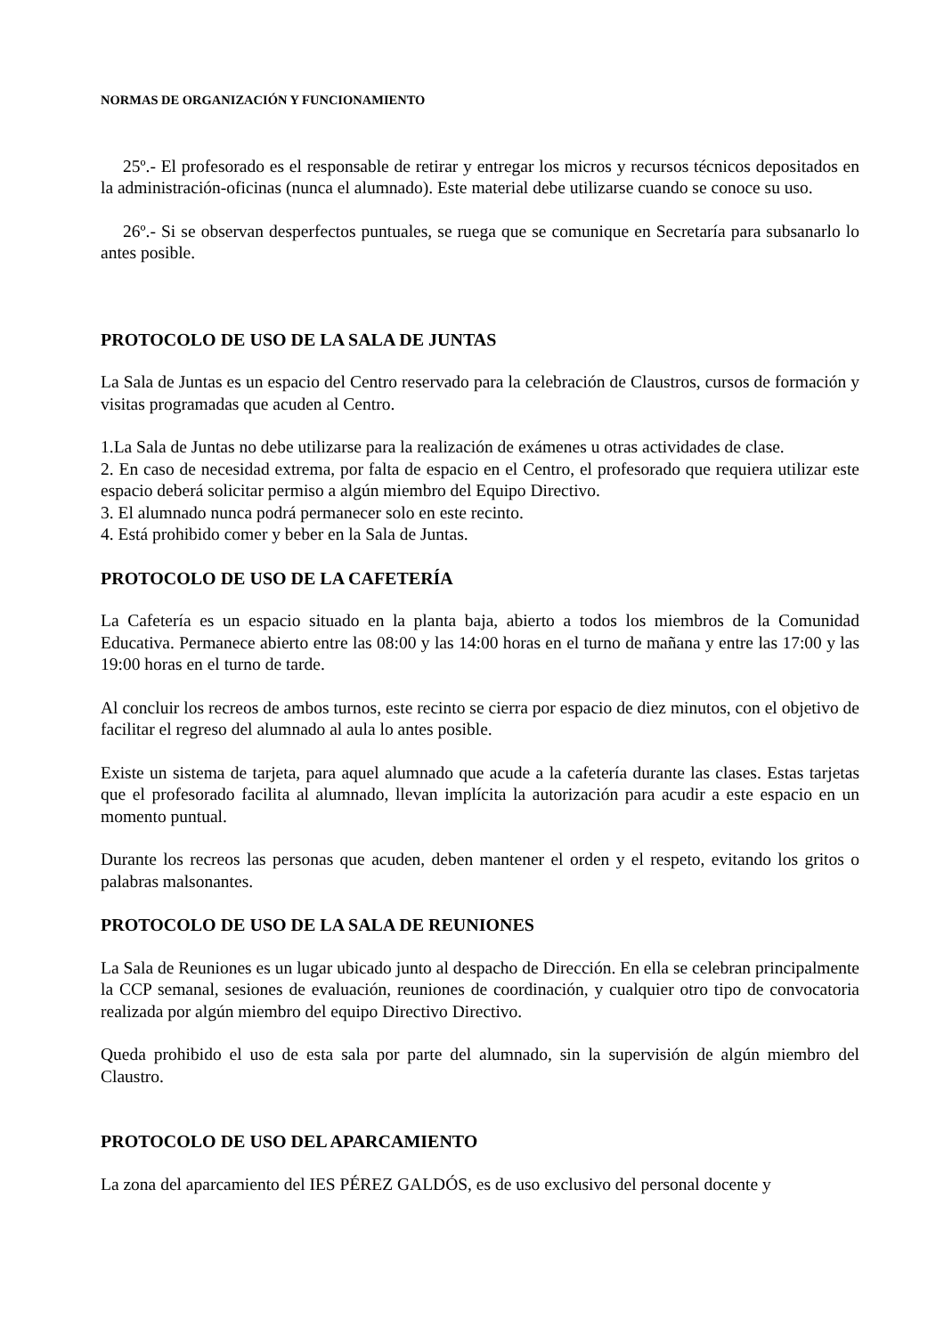NORMAS DE ORGANIZACIÓN Y FUNCIONAMIENTO
25º.- El profesorado es el responsable de retirar y entregar los micros y recursos técnicos depositados en la administración-oficinas (nunca el alumnado). Este material debe utilizarse cuando se conoce su uso.
26º.- Si se observan desperfectos puntuales, se ruega que se comunique en Secretaría para subsanarlo lo antes posible.
PROTOCOLO DE USO DE LA SALA DE JUNTAS
La Sala de Juntas es un espacio del Centro reservado para la celebración de Claustros, cursos de formación y visitas programadas que acuden al Centro.
1.La Sala de Juntas no debe utilizarse para la realización de exámenes u otras actividades de clase.
2. En caso de necesidad extrema, por falta de espacio en el Centro, el profesorado que requiera utilizar este espacio deberá solicitar permiso a algún miembro del Equipo Directivo.
3. El alumnado nunca podrá permanecer solo en este recinto.
4. Está prohibido comer y beber en la Sala de Juntas.
PROTOCOLO DE USO DE LA CAFETERÍA
La Cafetería es un espacio situado en la planta baja, abierto a todos los miembros de la Comunidad Educativa. Permanece abierto entre las 08:00 y las 14:00 horas en el turno de mañana y entre las 17:00 y las 19:00 horas en el turno de tarde.
Al concluir los recreos de ambos turnos, este recinto se cierra por espacio de diez minutos, con el objetivo de facilitar el regreso del alumnado al aula lo antes posible.
Existe un sistema de tarjeta, para aquel alumnado que acude a la cafetería durante las clases. Estas tarjetas que el profesorado facilita al alumnado, llevan implícita la autorización para acudir a este espacio en un momento puntual.
Durante los recreos las personas que acuden, deben mantener el orden y el respeto, evitando los gritos o palabras malsonantes.
PROTOCOLO DE USO DE LA SALA DE REUNIONES
La Sala de Reuniones es un lugar ubicado junto al despacho de Dirección. En ella se celebran principalmente la CCP semanal, sesiones de evaluación, reuniones de coordinación, y cualquier otro tipo de convocatoria realizada por algún miembro del equipo Directivo Directivo.
Queda prohibido el uso de esta sala por parte del alumnado, sin la supervisión de algún miembro del Claustro.
PROTOCOLO DE USO DEL APARCAMIENTO
La zona del aparcamiento del IES PÉREZ GALDÓS, es de uso exclusivo del personal docente y